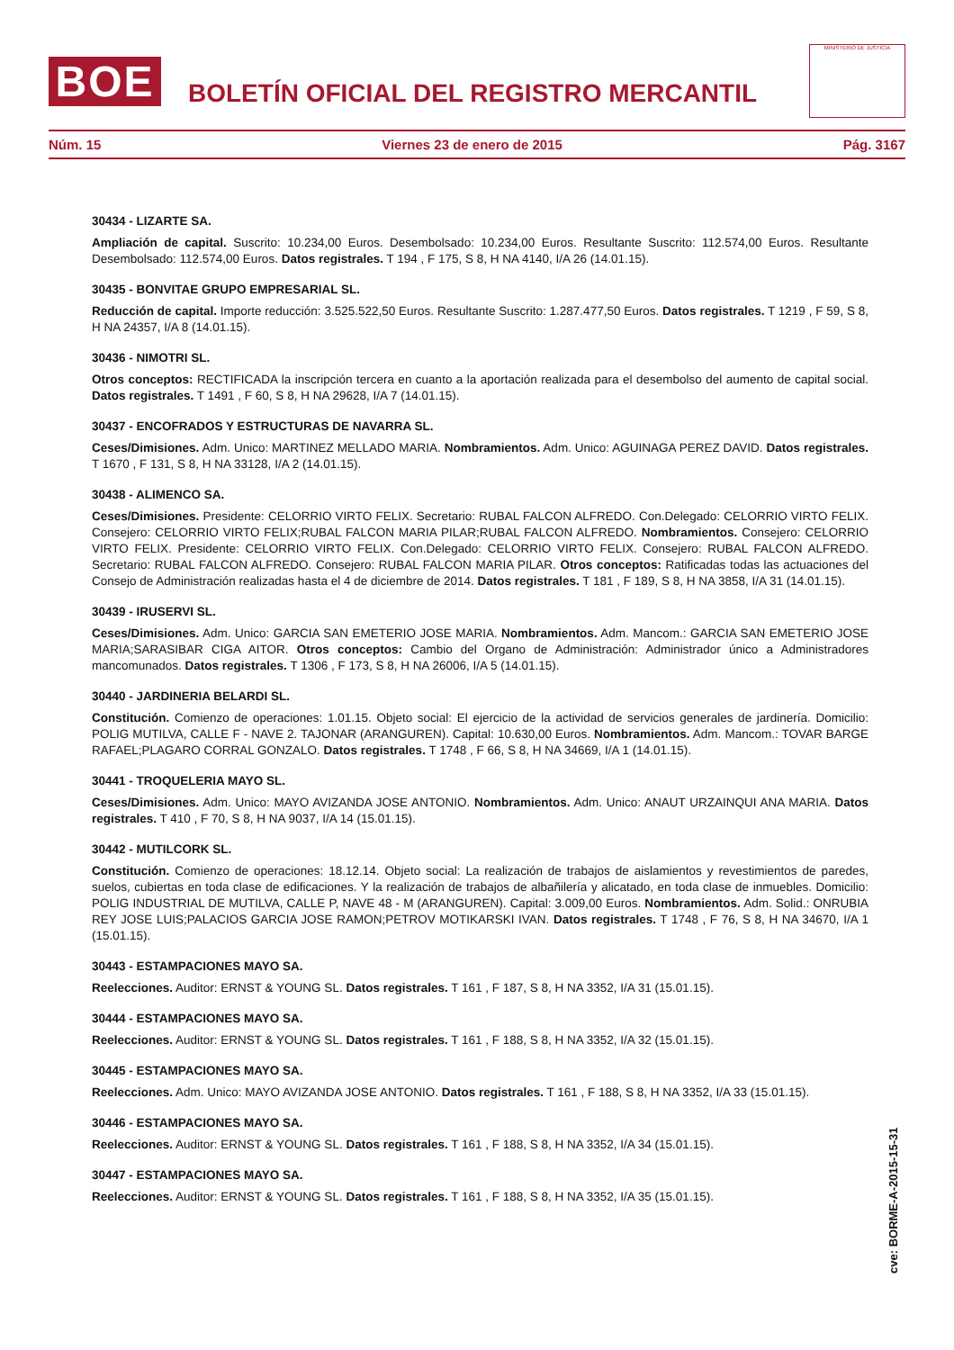BOE
BOLETÍN OFICIAL DEL REGISTRO MERCANTIL
MINISTERIO DE JUSTICIA
Núm. 15 Viernes 23 de enero de 2015 Pág. 3167
30434 - LIZARTE SA.
Ampliación de capital. Suscrito: 10.234,00 Euros. Desembolsado: 10.234,00 Euros. Resultante Suscrito: 112.574,00 Euros. Resultante Desembolsado: 112.574,00 Euros. Datos registrales. T 194 , F 175, S 8, H NA 4140, I/A 26 (14.01.15).
30435 - BONVITAE GRUPO EMPRESARIAL SL.
Reducción de capital. Importe reducción: 3.525.522,50 Euros. Resultante Suscrito: 1.287.477,50 Euros. Datos registrales. T 1219 , F 59, S 8, H NA 24357, I/A 8 (14.01.15).
30436 - NIMOTRI SL.
Otros conceptos: RECTIFICADA la inscripción tercera en cuanto a la aportación realizada para el desembolso del aumento de capital social. Datos registrales. T 1491 , F 60, S 8, H NA 29628, I/A 7 (14.01.15).
30437 - ENCOFRADOS Y ESTRUCTURAS DE NAVARRA SL.
Ceses/Dimisiones. Adm. Unico: MARTINEZ MELLADO MARIA. Nombramientos. Adm. Unico: AGUINAGA PEREZ DAVID. Datos registrales. T 1670 , F 131, S 8, H NA 33128, I/A 2 (14.01.15).
30438 - ALIMENCO SA.
Ceses/Dimisiones. Presidente: CELORRIO VIRTO FELIX. Secretario: RUBAL FALCON ALFREDO. Con.Delegado: CELORRIO VIRTO FELIX. Consejero: CELORRIO VIRTO FELIX;RUBAL FALCON MARIA PILAR;RUBAL FALCON ALFREDO. Nombramientos. Consejero: CELORRIO VIRTO FELIX. Presidente: CELORRIO VIRTO FELIX. Con.Delegado: CELORRIO VIRTO FELIX. Consejero: RUBAL FALCON ALFREDO. Secretario: RUBAL FALCON ALFREDO. Consejero: RUBAL FALCON MARIA PILAR. Otros conceptos: Ratificadas todas las actuaciones del Consejo de Administración realizadas hasta el 4 de diciembre de 2014. Datos registrales. T 181 , F 189, S 8, H NA 3858, I/A 31 (14.01.15).
30439 - IRUSERVI SL.
Ceses/Dimisiones. Adm. Unico: GARCIA SAN EMETERIO JOSE MARIA. Nombramientos. Adm. Mancom.: GARCIA SAN EMETERIO JOSE MARIA;SARASIBAR CIGA AITOR. Otros conceptos: Cambio del Organo de Administración: Administrador único a Administradores mancomunados. Datos registrales. T 1306 , F 173, S 8, H NA 26006, I/A 5 (14.01.15).
30440 - JARDINERIA BELARDI SL.
Constitución. Comienzo de operaciones: 1.01.15. Objeto social: El ejercicio de la actividad de servicios generales de jardinería. Domicilio: POLIG MUTILVA, CALLE F - NAVE 2. TAJONAR (ARANGUREN). Capital: 10.630,00 Euros. Nombramientos. Adm. Mancom.: TOVAR BARGE RAFAEL;PLAGARO CORRAL GONZALO. Datos registrales. T 1748 , F 66, S 8, H NA 34669, I/A 1 (14.01.15).
30441 - TROQUELERIA MAYO SL.
Ceses/Dimisiones. Adm. Unico: MAYO AVIZANDA JOSE ANTONIO. Nombramientos. Adm. Unico: ANAUT URZAINQUI ANA MARIA. Datos registrales. T 410 , F 70, S 8, H NA 9037, I/A 14 (15.01.15).
30442 - MUTILCORK SL.
Constitución. Comienzo de operaciones: 18.12.14. Objeto social: La realización de trabajos de aislamientos y revestimientos de paredes, suelos, cubiertas en toda clase de edificaciones. Y la realización de trabajos de albañilería y alicatado, en toda clase de inmuebles. Domicilio: POLIG INDUSTRIAL DE MUTILVA, CALLE P, NAVE 48 - M (ARANGUREN). Capital: 3.009,00 Euros. Nombramientos. Adm. Solid.: ONRUBIA REY JOSE LUIS;PALACIOS GARCIA JOSE RAMON;PETROV MOTIKARSKI IVAN. Datos registrales. T 1748 , F 76, S 8, H NA 34670, I/A 1 (15.01.15).
30443 - ESTAMPACIONES MAYO SA.
Reelecciones. Auditor: ERNST & YOUNG SL. Datos registrales. T 161 , F 187, S 8, H NA 3352, I/A 31 (15.01.15).
30444 - ESTAMPACIONES MAYO SA.
Reelecciones. Auditor: ERNST & YOUNG SL. Datos registrales. T 161 , F 188, S 8, H NA 3352, I/A 32 (15.01.15).
30445 - ESTAMPACIONES MAYO SA.
Reelecciones. Adm. Unico: MAYO AVIZANDA JOSE ANTONIO. Datos registrales. T 161 , F 188, S 8, H NA 3352, I/A 33 (15.01.15).
30446 - ESTAMPACIONES MAYO SA.
Reelecciones. Auditor: ERNST & YOUNG SL. Datos registrales. T 161 , F 188, S 8, H NA 3352, I/A 34 (15.01.15).
30447 - ESTAMPACIONES MAYO SA.
Reelecciones. Auditor: ERNST & YOUNG SL. Datos registrales. T 161 , F 188, S 8, H NA 3352, I/A 35 (15.01.15).
cve: BORME-A-2015-15-31